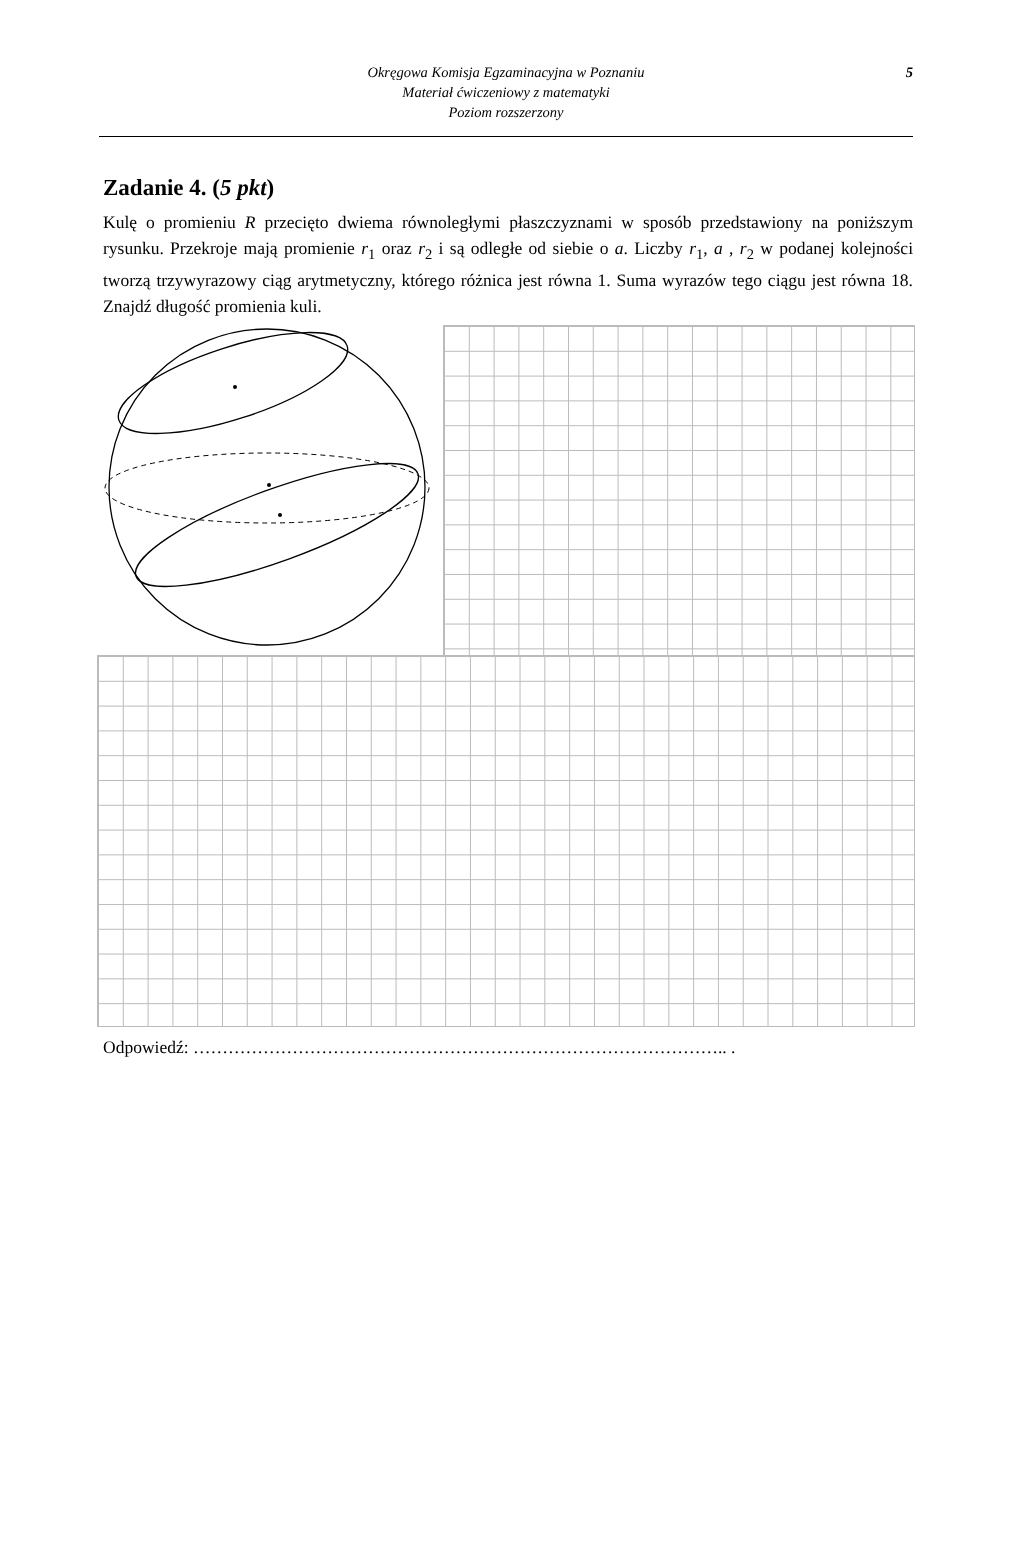5 Okręgowa Komisja Egzaminacyjna w Poznaniu
Materiał ćwiczeniowy z matematyki
Poziom rozszerzony
Zadanie 4. (5 pkt)
Kulę o promieniu R przecięto dwiema równoległymi płaszczyznami w sposób przedstawiony na poniższym rysunku. Przekroje mają promienie r<sub>1</sub> oraz r<sub>2</sub> i są odległe od siebie o a. Liczby r<sub>1</sub>, a , r<sub>2</sub> w podanej kolejności tworzą trzywyrazowy ciąg arytmetyczny, którego różnica jest równa 1. Suma wyrazów tego ciągu jest równa 18. Znajdź długość promienia kuli.
Odpowiedź: ……………………………………………………………………………….. .